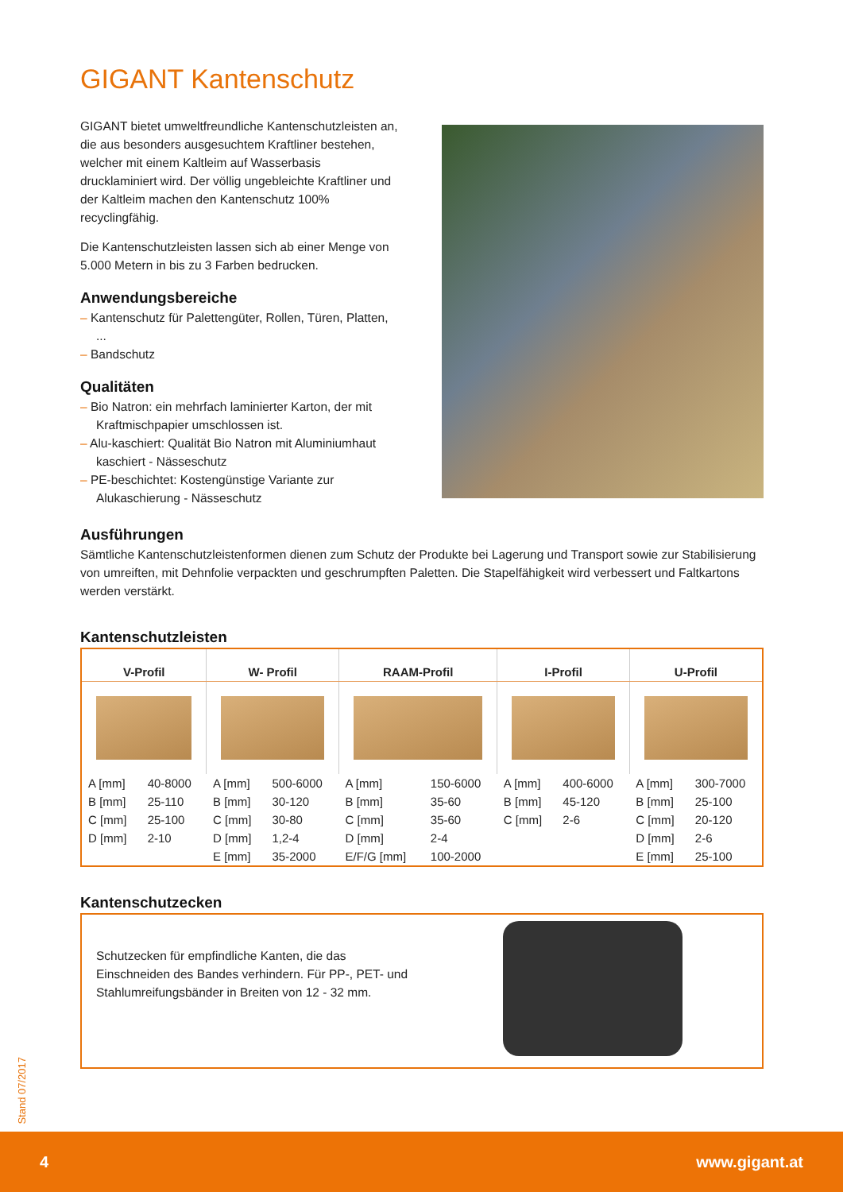GIGANT Kantenschutz
GIGANT bietet umweltfreundliche Kantenschutzleisten an, die aus besonders ausgesuchtem Kraftliner bestehen, welcher mit einem Kaltleim auf Wasserbasis drucklaminiert wird. Der völlig ungebleichte Kraftliner und der Kaltleim machen den Kantenschutz 100% recyclingfähig.
Die Kantenschutzleisten lassen sich ab einer Menge von 5.000 Metern in bis zu 3 Farben bedrucken.
Anwendungsbereiche
– Kantenschutz für Palettengüter, Rollen, Türen, Platten, ...
– Bandschutz
Qualitäten
– Bio Natron: ein mehrfach laminierter Karton, der mit Kraftmischpapier umschlossen ist.
– Alu-kaschiert: Qualität Bio Natron mit Aluminiumhaut kaschiert - Nässeschutz
– PE-beschichtet: Kostengünstige Variante zur Alukaschierung - Nässeschutz
Ausführungen
Sämtliche Kantenschutzleistenformen dienen zum Schutz der Produkte bei Lagerung und Transport sowie zur Stabilisierung von umreiften, mit Dehnfolie verpackten und geschrumpften Paletten. Die Stapelfähigkeit wird verbessert und Faltkartons werden verstärkt.
Kantenschutzleisten
| V-Profil | | W- Profil | | RAAM-Profil | | I-Profil | | U-Profil | |
| --- | --- | --- | --- | --- | --- | --- | --- | --- | --- |
| A [mm] | 40-8000 | A [mm] | 500-6000 | A [mm] | 150-6000 | A [mm] | 400-6000 | A [mm] | 300-7000 |
| B [mm] | 25-110 | B [mm] | 30-120 | B [mm] | 35-60 | B [mm] | 45-120 | B [mm] | 25-100 |
| C [mm] | 25-100 | C [mm] | 30-80 | C [mm] | 35-60 | C [mm] | 2-6 | C [mm] | 20-120 |
| D [mm] | 2-10 | D [mm] | 1,2-4 | D [mm] | 2-4 | | | D [mm] | 2-6 |
| | | E [mm] | 35-2000 | E/F/G [mm] | 100-2000 | | | E [mm] | 25-100 |
Kantenschutzecken
Schutzecken für empfindliche Kanten, die das Einschneiden des Bandes verhindern. Für PP-, PET- und Stahlumreifungsbänder in Breiten von 12 - 32 mm.
Stand 07/2017
4 www.gigant.at